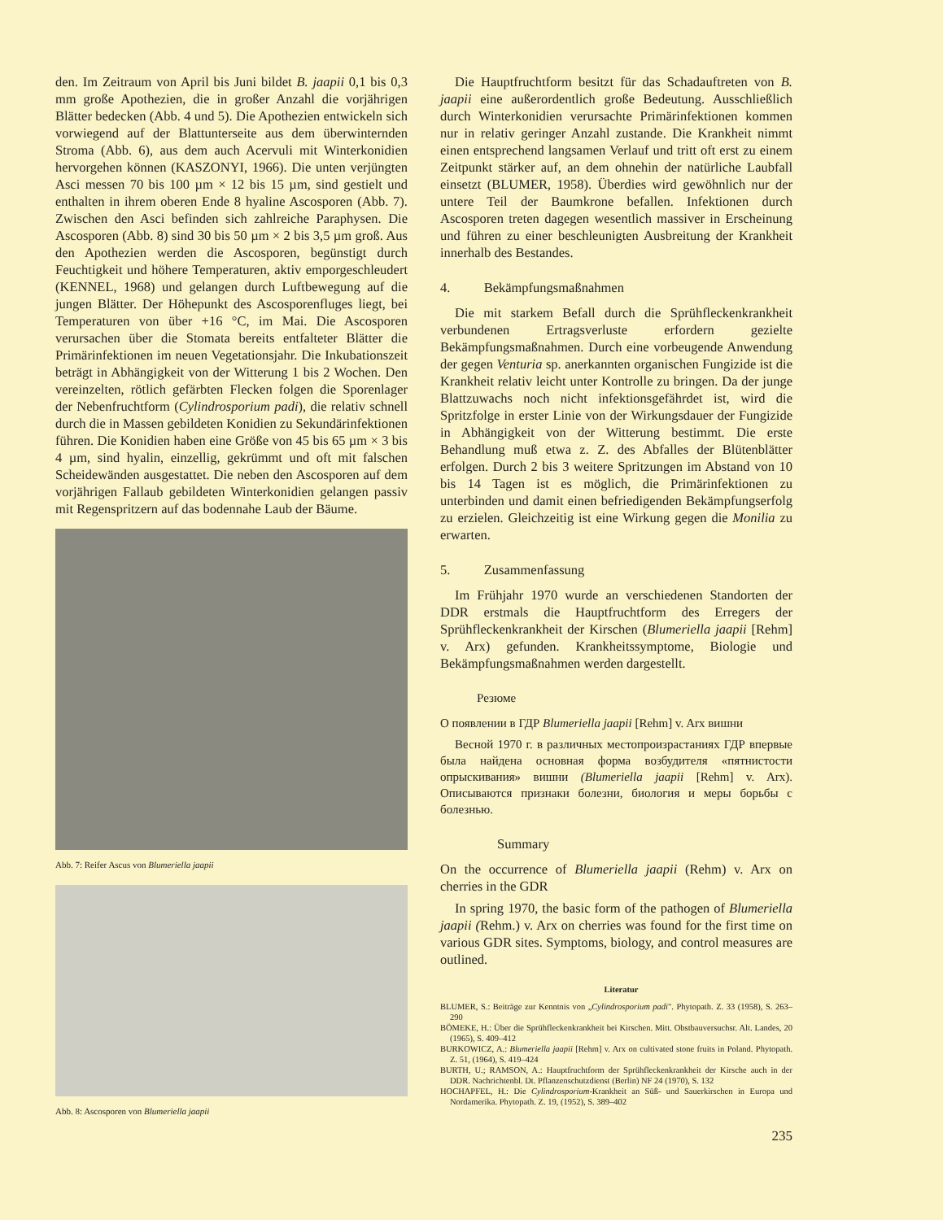den. Im Zeitraum von April bis Juni bildet B. jaapii 0,1 bis 0,3 mm große Apothezien, die in großer Anzahl die vorjährigen Blätter bedecken (Abb. 4 und 5). Die Apothezien entwickeln sich vorwiegend auf der Blattunterseite aus dem überwinternden Stroma (Abb. 6), aus dem auch Acervuli mit Winterkonidien hervorgehen können (KASZONYI, 1966). Die unten verjüngten Asci messen 70 bis 100 µm × 12 bis 15 µm, sind gestielt und enthalten in ihrem oberen Ende 8 hyaline Ascosporen (Abb. 7). Zwischen den Asci befinden sich zahlreiche Paraphysen. Die Ascosporen (Abb. 8) sind 30 bis 50 µm × 2 bis 3,5 µm groß. Aus den Apothezien werden die Ascosporen, begünstigt durch Feuchtigkeit und höhere Temperaturen, aktiv emporgeschleudert (KENNEL, 1968) und gelangen durch Luftbewegung auf die jungen Blätter. Der Höhepunkt des Ascosporenfluges liegt, bei Temperaturen von über +16 °C, im Mai. Die Ascosporen verursachen über die Stomata bereits entfalteter Blätter die Primärinfektionen im neuen Vegetationsjahr. Die Inkubationszeit beträgt in Abhängigkeit von der Witterung 1 bis 2 Wochen. Den vereinzelten, rötlich gefärbten Flecken folgen die Sporenlager der Nebenfruchtform (Cylindrosporium padi), die relativ schnell durch die in Massen gebildeten Konidien zu Sekundärinfektionen führen. Die Konidien haben eine Größe von 45 bis 65 µm × 3 bis 4 µm, sind hyalin, einzellig, gekrümmt und oft mit falschen Scheidewänden ausgestattet. Die neben den Ascosporen auf dem vorjährigen Fallaub gebildeten Winterkonidien gelangen passiv mit Regenspritzern auf das bodennahe Laub der Bäume.
Abb. 7: Reifer Ascus von Blumeriella jaapii
Abb. 8: Ascosporen von Blumeriella jaapii
Die Hauptfruchtform besitzt für das Schadauftreten von B. jaapii eine außerordentlich große Bedeutung. Ausschließlich durch Winterkonidien verursachte Primärinfektionen kommen nur in relativ geringer Anzahl zustande. Die Krankheit nimmt einen entsprechend langsamen Verlauf und tritt oft erst zu einem Zeitpunkt stärker auf, an dem ohnehin der natürliche Laubfall einsetzt (BLUMER, 1958). Überdies wird gewöhnlich nur der untere Teil der Baumkrone befallen. Infektionen durch Ascosporen treten dagegen wesentlich massiver in Erscheinung und führen zu einer beschleunigten Ausbreitung der Krankheit innerhalb des Bestandes.
4. Bekämpfungsmaßnahmen
Die mit starkem Befall durch die Sprühfleckenkrankheit verbundenen Ertragsverluste erfordern gezielte Bekämpfungsmaßnahmen. Durch eine vorbeugende Anwendung der gegen Venturia sp. anerkannten organischen Fungizide ist die Krankheit relativ leicht unter Kontrolle zu bringen. Da der junge Blattzuwachs noch nicht infektionsgefährdet ist, wird die Spritzfolge in erster Linie von der Wirkungsdauer der Fungizide in Abhängigkeit von der Witterung bestimmt. Die erste Behandlung muß etwa z. Z. des Abfalles der Blütenblätter erfolgen. Durch 2 bis 3 weitere Spritzungen im Abstand von 10 bis 14 Tagen ist es möglich, die Primärinfektionen zu unterbinden und damit einen befriedigenden Bekämpfungserfolg zu erzielen. Gleichzeitig ist eine Wirkung gegen die Monilia zu erwarten.
5. Zusammenfassung
Im Frühjahr 1970 wurde an verschiedenen Standorten der DDR erstmals die Hauptfruchtform des Erregers der Sprühfleckenkrankheit der Kirschen (Blumeriella jaapii [Rehm] v. Arx) gefunden. Krankheitssymptome, Biologie und Bekämpfungsmaßnahmen werden dargestellt.
Резюме
О появлении в ГДР Blumeriella jaapii [Rehm] v. Arx вишни
Весной 1970 г. в различных местопроизрастаниях ГДР впервые была найдена основная форма возбудителя «пятнистости опрыскивания» вишни (Blumeriella jaapii [Rehm] v. Arx). Описываются признаки болезни, биология и меры борьбы с болезнью.
Summary
On the occurrence of Blumeriella jaapii (Rehm) v. Arx on cherries in the GDR
In spring 1970, the basic form of the pathogen of Blumeriella jaapii (Rehm.) v. Arx on cherries was found for the first time on various GDR sites. Symptoms, biology, and control measures are outlined.
Literatur
BLUMER, S.: Beiträge zur Kenntnis von „Cylindrosporium padi". Phytopath. Z. 33 (1958), S. 263–290
BÖMEKE, H.: Über die Sprühfleckenkrankheit bei Kirschen. Mitt. Obstbauversuchsr. Alt. Landes, 20 (1965), S. 409–412
BURKOWICZ, A.: Blumeriella jaapii [Rehm] v. Arx on cultivated stone fruits in Poland. Phytopath. Z. 51, (1964), S. 419–424
BURTH, U.; RAMSON, A.: Hauptfruchtform der Sprühfleckenkrankheit der Kirsche auch in der DDR. Nachrichtenbl. Dt. Pflanzenschutzdienst (Berlin) NF 24 (1970), S. 132
HOCHAPFEL, H.: Die Cylindrosporium-Krankheit an Süß- und Sauerkirschen in Europa und Nordamerika. Phytopath. Z. 19, (1952), S. 389–402
235